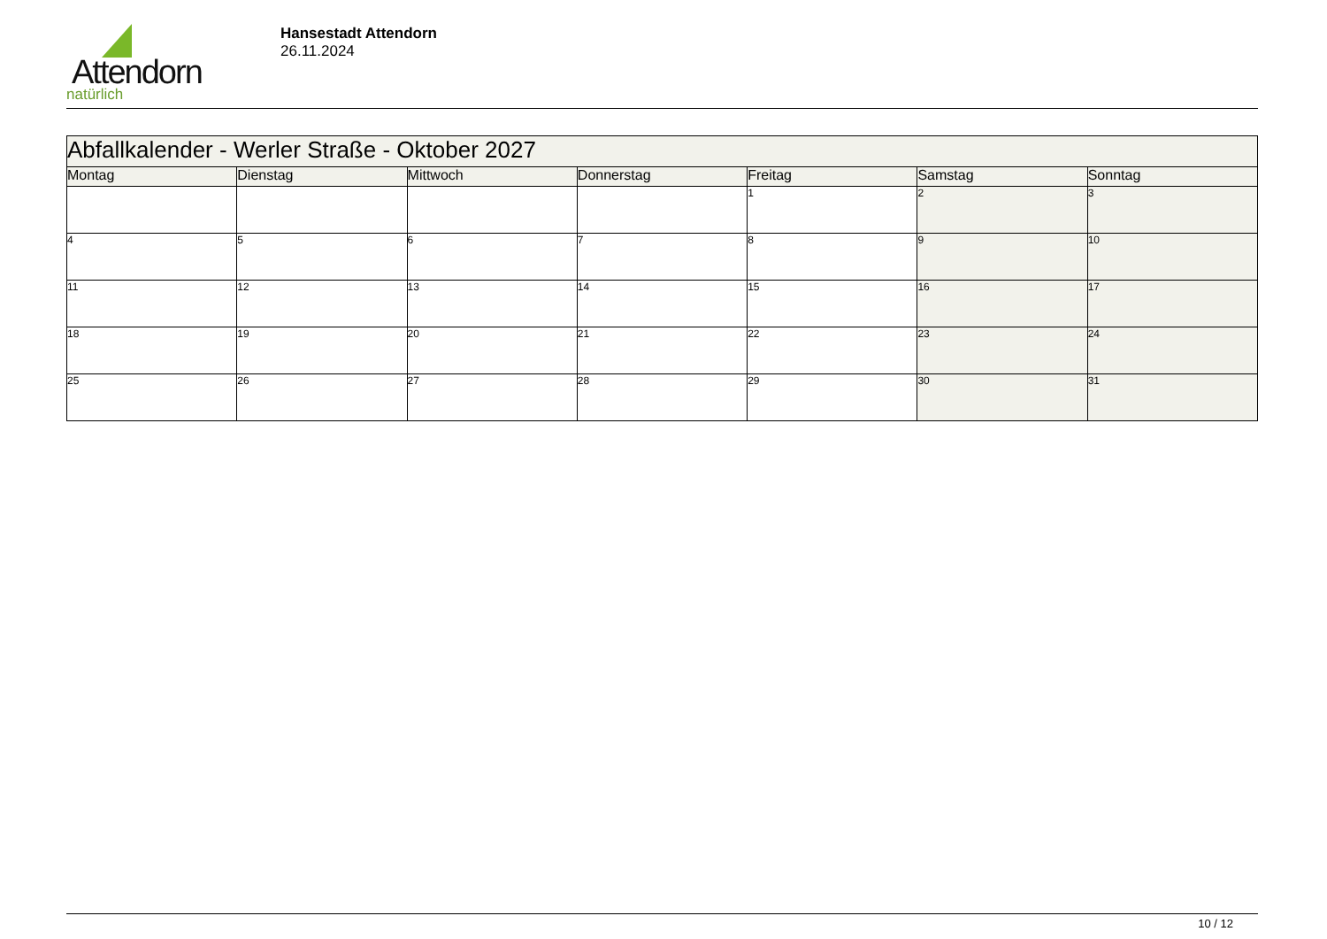Attendorn
natürlich
Hansestadt Attendorn
26.11.2024
| Abfallkalender - Werler Straße - Oktober 2027 | | | | | | |
| Montag | Dienstag | Mittwoch | Donnerstag | Freitag | Samstag | Sonntag |
| | | | | 1 | 2 | 3 |
| 4 | 5 | 6 | 7 | 8 | 9 | 10 |
| 11 | 12 | 13 | 14 | 15 | 16 | 17 |
| 18 | 19 | 20 | 21 | 22 | 23 | 24 |
| 25 | 26 | 27 | 28 | 29 | 30 | 31 |
10 / 12